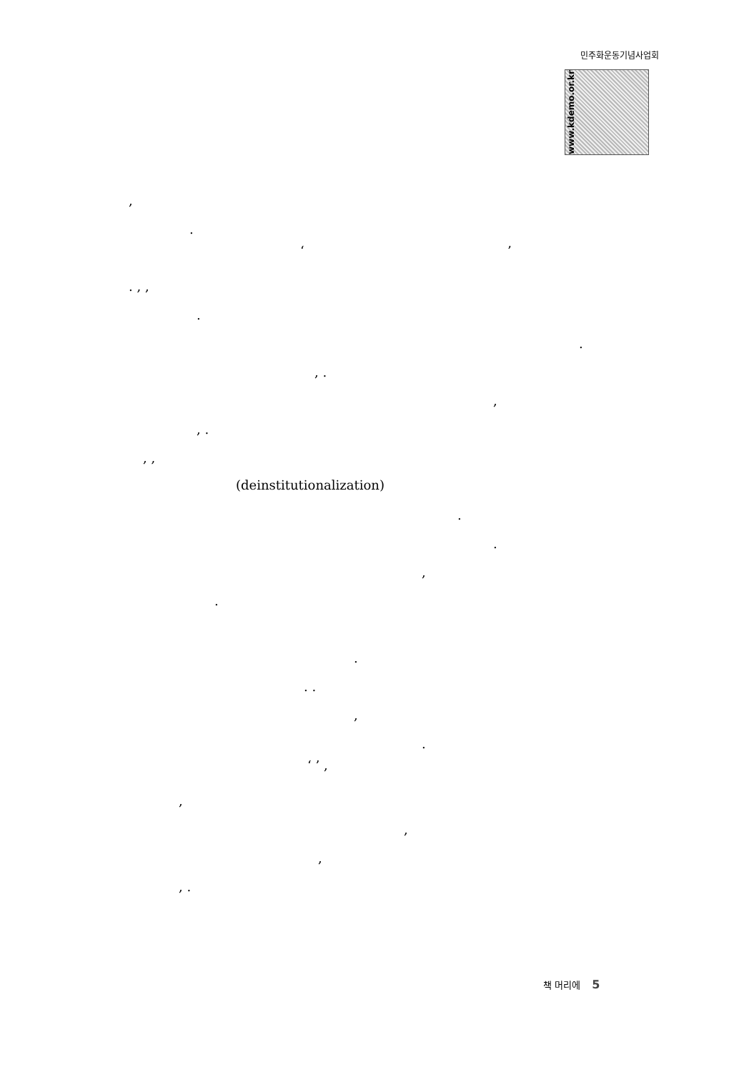민주화운동기념사업회
www.kdemo.or.kr
,
.
‘ ’
. , ,
.
.
, .
,
, .
, ,
(deinstitutionalization)
.
.
,
.
.
. .
,
.
‘ ’ ,
,
,
,
, .
책 머리에 5